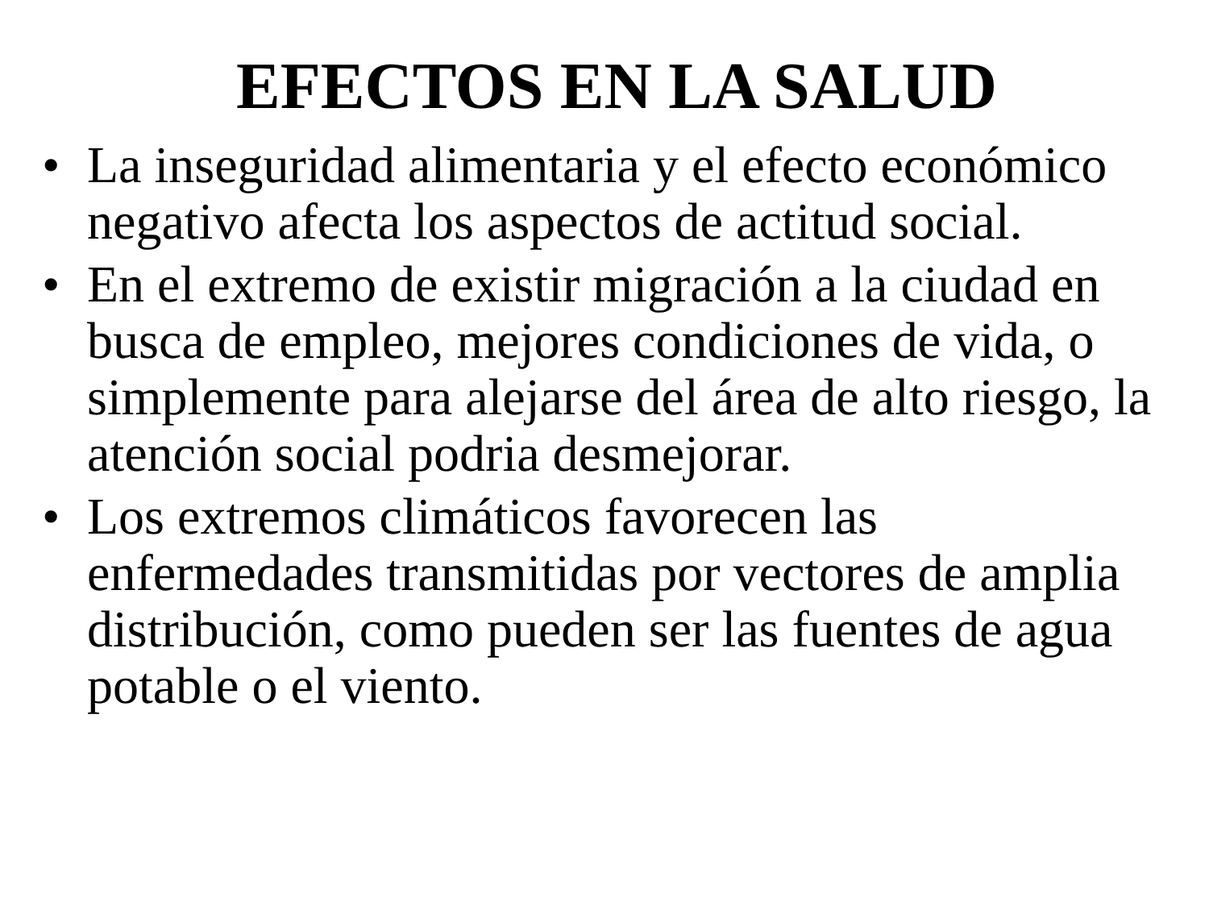EFECTOS EN LA SALUD
• La inseguridad alimentaria y el efecto económico negativo afecta los aspectos de actitud social.
• En el extremo de existir migración a la ciudad en busca de empleo, mejores condiciones de vida, o simplemente para alejarse del área de alto riesgo, la atención social podria desmejorar.
• Los extremos climáticos favorecen las enfermedades transmitidas por vectores de amplia distribución, como pueden ser las fuentes de agua potable o el viento.